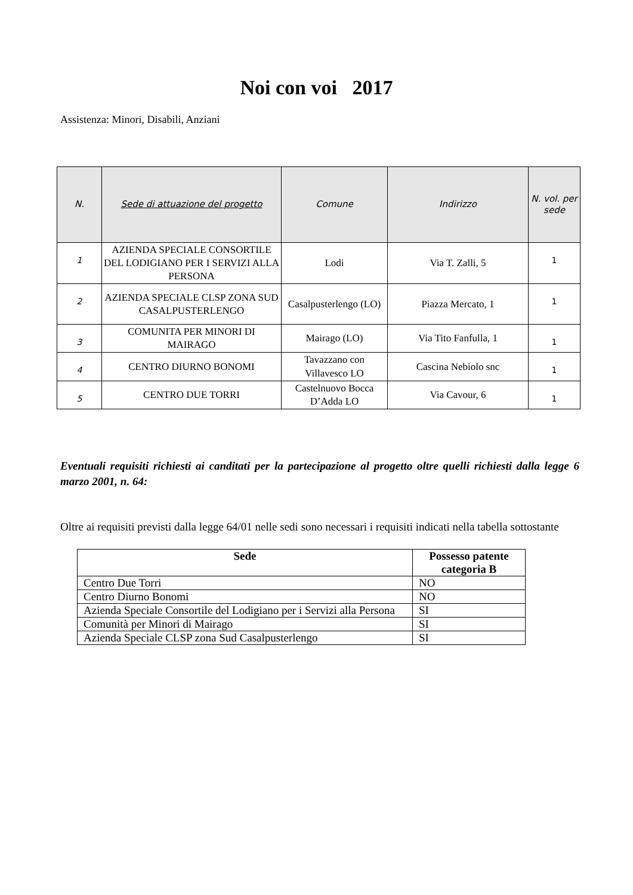Noi con voi 2017
Assistenza: Minori, Disabili, Anziani
| N. | Sede di attuazione del progetto | Comune | Indirizzo | N. vol. per sede |
| --- | --- | --- | --- | --- |
| 1 | AZIENDA SPECIALE CONSORTILE DEL LODIGIANO PER I SERVIZI ALLA PERSONA | Lodi | Via T. Zalli, 5 | 1 |
| 2 | AZIENDA SPECIALE CLSP ZONA SUD CASALPUSTERLENGO | Casalpusterlengo (LO) | Piazza Mercato, 1 | 1 |
| 3 | COMUNITA PER MINORI DI MAIRAGO | Mairago (LO) | Via Tito Fanfulla, 1 | 1 |
| 4 | CENTRO DIURNO BONOMI | Tavazzano con Villavesco LO | Cascina Nebiolo snc | 1 |
| 5 | CENTRO DUE TORRI | Castelnuovo Bocca D’Adda LO | Via Cavour, 6 | 1 |
Eventuali requisiti richiesti ai canditati per la partecipazione al progetto oltre quelli richiesti dalla legge 6 marzo 2001, n. 64:
Oltre ai requisiti previsti dalla legge 64/01 nelle sedi sono necessari i requisiti indicati nella tabella sottostante
| Sede | Possesso patente categoria B |
| --- | --- |
| Centro Due Torri | NO |
| Centro Diurno Bonomi | NO |
| Azienda Speciale Consortile del Lodigiano per i Servizi alla Persona | SI |
| Comunità per Minori di Mairago | SI |
| Azienda Speciale CLSP zona Sud Casalpusterlengo | SI |